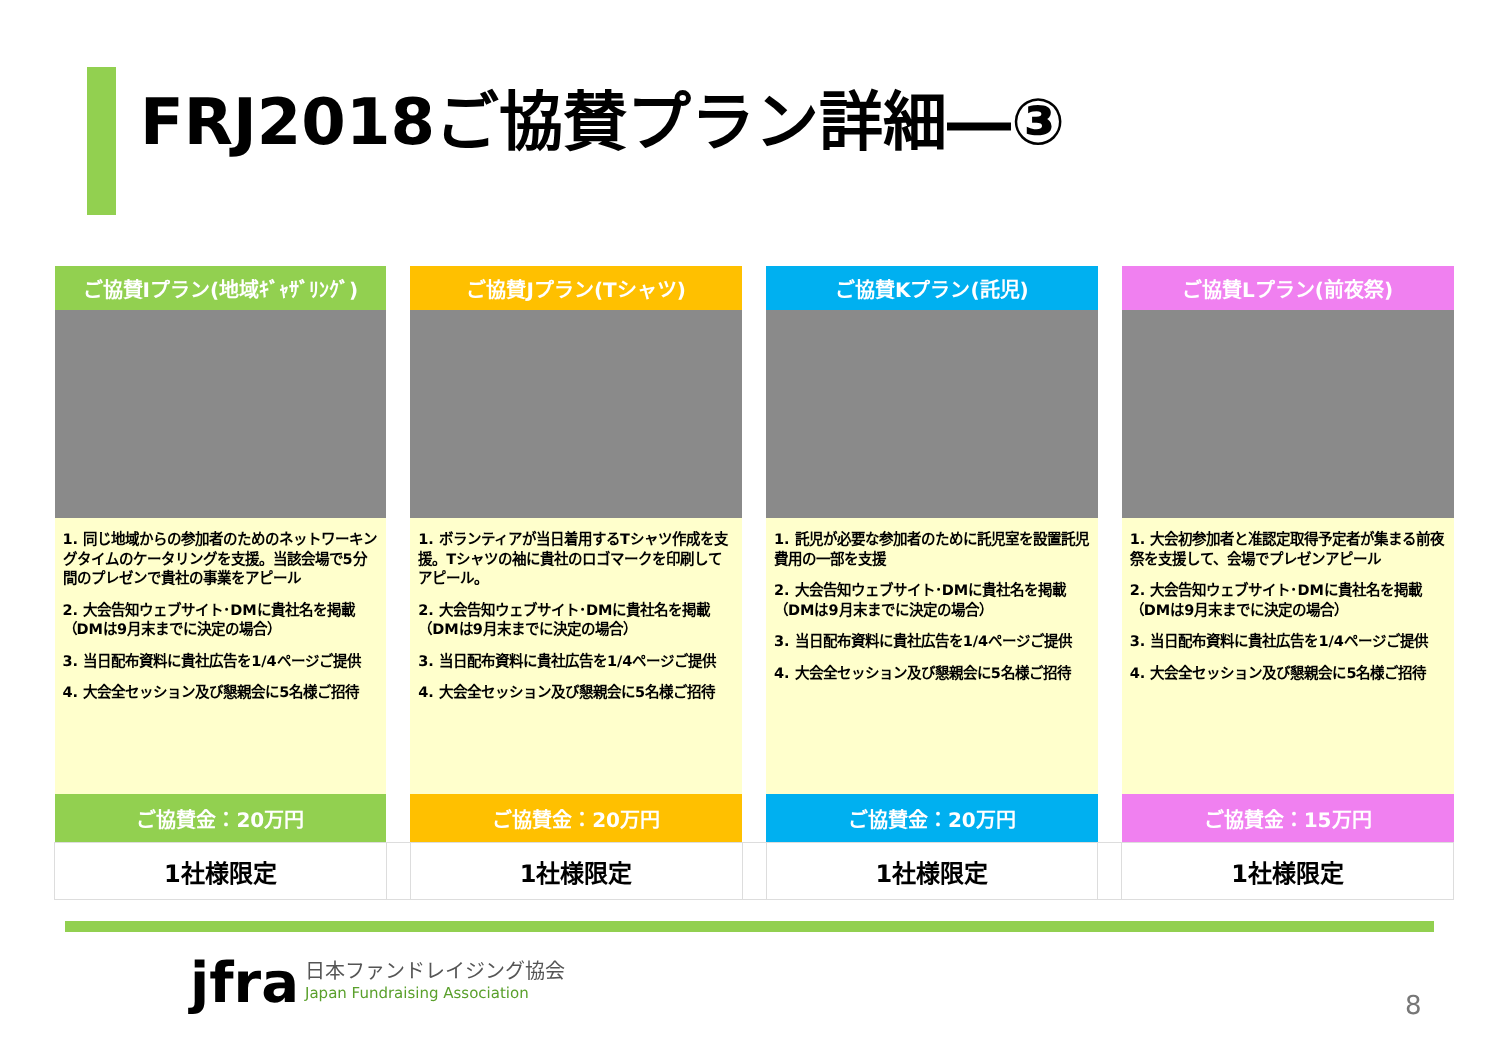FRJ2018ご協賛プラン詳細―③
| ご協賛Iプラン(地域ｷﾞｬｻﾞﾘﾝｸﾞ) | | ご協賛Jプラン(Tシャツ) | | ご協賛Kプラン(託児) | | ご協賛Lプラン(前夜祭) |
| 1. 同じ地域からの参加者のためのネットワーキングタイムのケータリングを支援。当該会場で5分間のプレゼンで貴社の事業をアピール 2. 大会告知ウェブサイト･DMに貴社名を掲載（DMは9月末までに決定の場合） 3. 当日配布資料に貴社広告を1/4ページご提供 4. 大会全セッション及び懇親会に5名様ご招待 | | 1. ボランティアが当日着用するTシャツ作成を支援。Tシャツの袖に貴社のロゴマークを印刷してアピール。 2. 大会告知ウェブサイト･DMに貴社名を掲載（DMは9月末までに決定の場合） 3. 当日配布資料に貴社広告を1/4ページご提供 4. 大会全セッション及び懇親会に5名様ご招待 | | 1. 託児が必要な参加者のために託児室を設置託児費用の一部を支援 2. 大会告知ウェブサイト･DMに貴社名を掲載（DMは9月末までに決定の場合） 3. 当日配布資料に貴社広告を1/4ページご提供 4. 大会全セッション及び懇親会に5名様ご招待 | | 1. 大会初参加者と准認定取得予定者が集まる前夜祭を支援して、会場でプレゼンアピール 2. 大会告知ウェブサイト･DMに貴社名を掲載（DMは9月末までに決定の場合） 3. 当日配布資料に貴社広告を1/4ページご提供 4. 大会全セッション及び懇親会に5名様ご招待 |
| ご協賛金：20万円 | | ご協賛金：20万円 | | ご協賛金：20万円 | | ご協賛金：15万円 |
| 1社様限定 | | 1社様限定 | | 1社様限定 | | 1社様限定 |
jfra
日本ファンドレイジング協会
Japan Fundraising Association
8